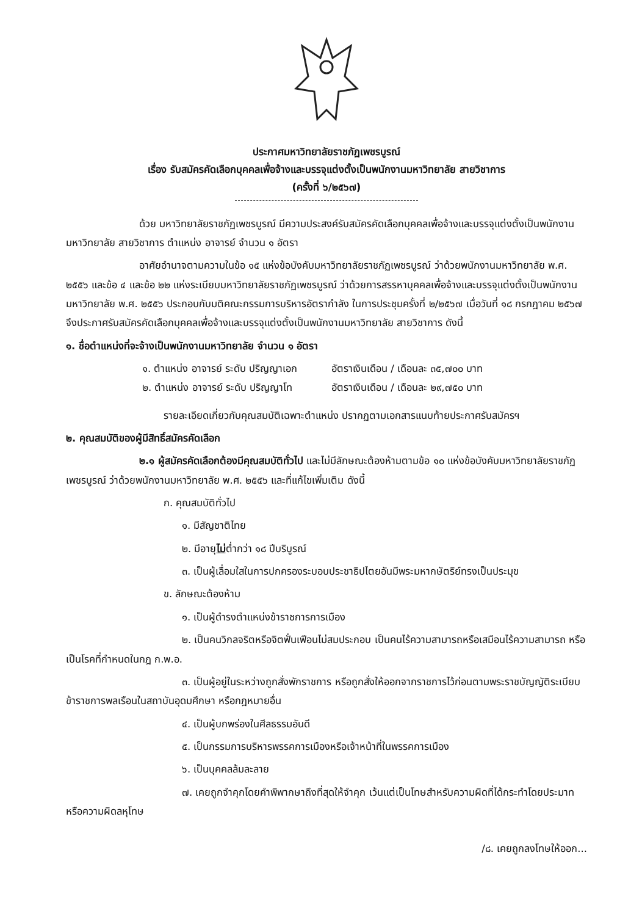ประกาศมหาวิทยาลัยราชภัฏเพชรบูรณ์
เรื่อง รับสมัครคัดเลือกบุคคลเพื่อจ้างและบรรจุแต่งตั้งเป็นพนักงานมหาวิทยาลัย สายวิชาการ
(ครั้งที่ ๖/๒๕๖๗)
ด้วย มหาวิทยาลัยราชภัฏเพชรบูรณ์ มีความประสงค์รับสมัครคัดเลือกบุคคลเพื่อจ้างและบรรจุแต่งตั้งเป็นพนักงานมหาวิทยาลัย สายวิชาการ ตำแหน่ง อาจารย์ จำนวน ๑ อัตรา
อาศัยอำนาจตามความในข้อ ๑๕ แห่งข้อบังคับมหาวิทยาลัยราชภัฏเพชรบูรณ์ ว่าด้วยพนักงานมหาวิทยาลัย พ.ศ. ๒๕๕๖ และข้อ ๔ และข้อ ๒๒ แห่งระเบียบมหาวิทยาลัยราชภัฏเพชรบูรณ์ ว่าด้วยการสรรหาบุคคลเพื่อจ้างและบรรจุแต่งตั้งเป็นพนักงานมหาวิทยาลัย พ.ศ. ๒๕๕๖ ประกอบกับมติคณะกรรมการบริหารอัตรากำลัง ในการประชุมครั้งที่ ๒/๒๕๖๗ เมื่อวันที่ ๑๘ กรกฎาคม ๒๕๖๗ จึงประกาศรับสมัครคัดเลือกบุคคลเพื่อจ้างและบรรจุแต่งตั้งเป็นพนักงานมหาวิทยาลัย สายวิชาการ ดังนี้
๑. ชื่อตำแหน่งที่จะจ้างเป็นพนักงานมหาวิทยาลัย จำนวน ๑ อัตรา
๑. ตำแหน่ง อาจารย์ ระดับ ปริญญาเอก อัตราเงินเดือน / เดือนละ ๓๕,๗๐๐ บาท
๒. ตำแหน่ง อาจารย์ ระดับ ปริญญาโท อัตราเงินเดือน / เดือนละ ๒๙,๗๕๐ บาท
รายละเอียดเกี่ยวกับคุณสมบัติเฉพาะตำแหน่ง ปรากฏตามเอกสารแนบท้ายประกาศรับสมัครฯ
๒. คุณสมบัติของผู้มีสิทธิ์สมัครคัดเลือก
๒.๑ ผู้สมัครคัดเลือกต้องมีคุณสมบัติทั่วไป และไม่มีลักษณะต้องห้ามตามข้อ ๑๐ แห่งข้อบังคับมหาวิทยาลัยราชภัฏเพชรบูรณ์ ว่าด้วยพนักงานมหาวิทยาลัย พ.ศ. ๒๕๕๖ และที่แก้ไขเพิ่มเติม ดังนี้
ก. คุณสมบัติทั่วไป
๑. มีสัญชาติไทย
๒. มีอายุไม่ต่ำกว่า ๑๘ ปีบริบูรณ์
๓. เป็นผู้เลื่อมใสในการปกครองระบอบประชาธิปไตยอันมีพระมหากษัตริย์ทรงเป็นประมุข
ข. ลักษณะต้องห้าม
๑. เป็นผู้ดำรงตำแหน่งข้าราชการการเมือง
๒. เป็นคนวิกลจริตหรือจิตฟั่นเฟือนไม่สมประกอบ เป็นคนไร้ความสามารถหรือเสมือนไร้ความสามารถ หรือเป็นโรคที่กำหนดในกฎ ก.พ.อ.
๓. เป็นผู้อยู่ในระหว่างถูกสั่งพักราชการ หรือถูกสั่งให้ออกจากราชการไว้ก่อนตามพระราชบัญญัติระเบียบข้าราชการพลเรือนในสถาบันอุดมศึกษา หรือกฎหมายอื่น
๔. เป็นผู้บกพร่องในศีลธรรมอันดี
๕. เป็นกรรมการบริหารพรรคการเมืองหรือเจ้าหน้าที่ในพรรคการเมือง
๖. เป็นบุคคลล้มละลาย
๗. เคยถูกจำคุกโดยคำพิพากษาถึงที่สุดให้จำคุก เว้นแต่เป็นโทษสำหรับความผิดที่ได้กระทำโดยประมาท หรือความผิดลหุโทษ
/๘. เคยถูกลงโทษให้ออก...